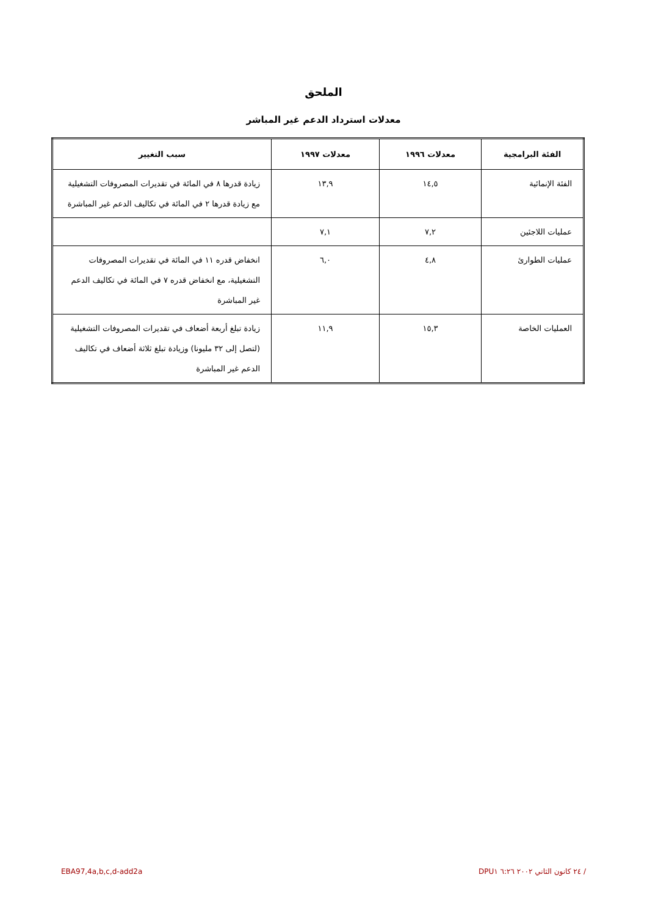الملحق
معدلات استرداد الدعم غير المباشر
| الفئة البرامجية | معدلات ١٩٩٦ | معدلات ١٩٩٧ | سبب التغيير |
| --- | --- | --- | --- |
| الفئة الإنمائية | ١٤,٥ | ١٣,٩ | زيادة قدرها ٨ في المائة في تقديرات المصروفات التشغيلية مع زيادة قدرها ٢ في المائة في تكاليف الدعم غير المباشرة |
| عمليات اللاجئين | ٧,٢ | ٧,١ | |
| عمليات الطوارئ | ٤,٨ | ٦,٠ | انخفاض قدره ١١ في المائة في تقديرات المصروفات التشغيلية، مع انخفاض قدره ٧ في المائة في تكاليف الدعم غير المباشرة |
| العمليات الخاصة | ١٥,٣ | ١١,٩ | زيادة تبلغ أربعة أضعاف في تقديرات المصروفات التشغيلية (لتصل إلى ٣٢ مليونا) وزيادة تبلغ ثلاثة أضعاف في تكاليف الدعم غير المباشرة |
EBA97,4a,b,c,d-add2a / ٢٤ كانون الثاني ٢٠٠٢ ٦:٢٦ DPU١